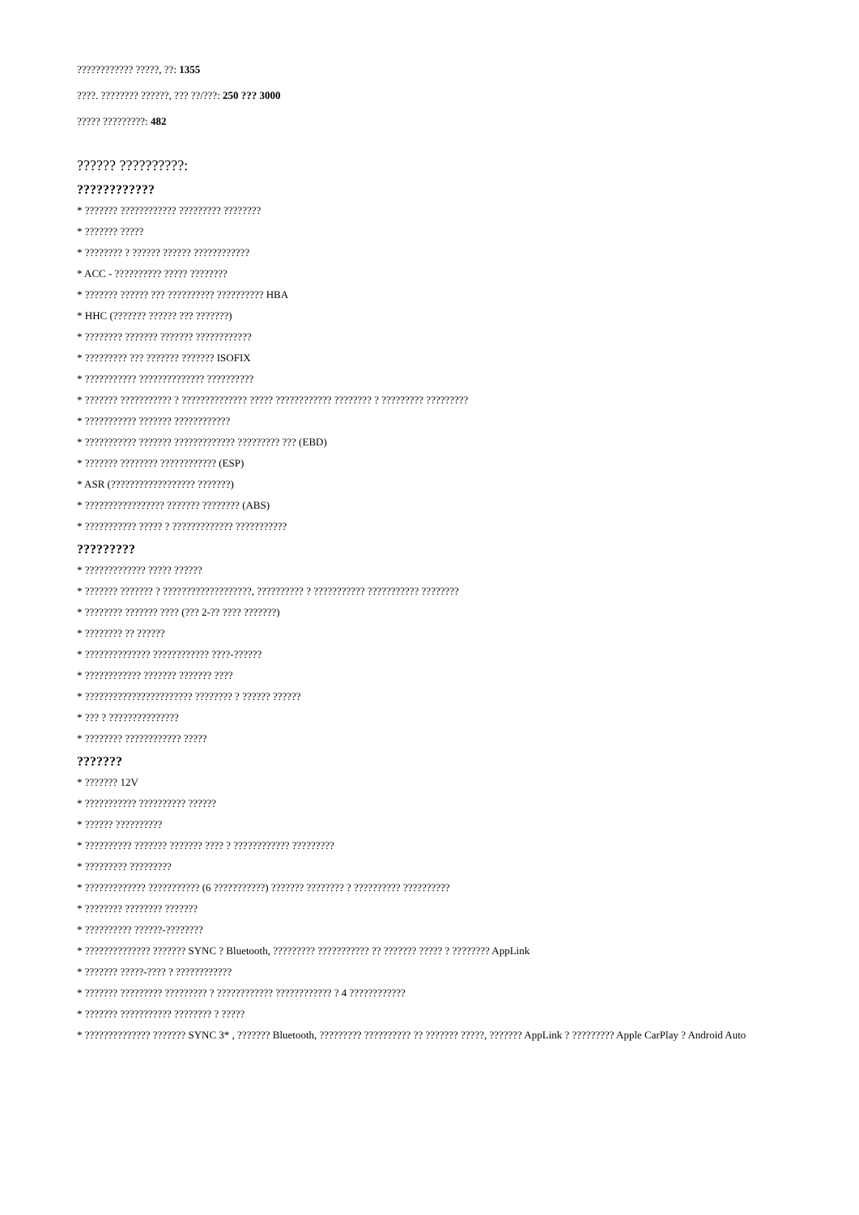???????????? ?????, ??: 1355
????. ???????? ??????, ??? ??/???: 250 ??? 3000
????? ?????????: 482
?????? ??????????:
????????????
* ??????? ???????????? ????????? ????????
* ??????? ?????
* ???????? ? ?????? ?????? ????????????
* ACC - ?????????? ????? ????????
* ??????? ?????? ??? ?????????? ?????????? HBA
* HHC (??????? ?????? ??? ???????)
* ???????? ??????? ??????? ????????????
* ????????? ??? ??????? ??????? ISOFIX
* ??????????? ?????????????? ??????????
* ??????? ??????????? ? ?????????????? ????? ???????????? ???????? ? ????????? ?????????
* ??????????? ??????? ????????????
* ??????????? ??????? ????????????? ????????? ??? (EBD)
* ??????? ???????? ???????????? (ESP)
* ASR (?????????????????? ???????)
* ????????????????? ??????? ???????? (ABS)
* ??????????? ????? ? ????????????? ???????????
?????????
* ????????????? ????? ??????
* ??????? ??????? ? ???????????????????, ?????????? ? ??????????? ??????????? ????????
* ???????? ??????? ???? (??? 2-?? ???? ???????)
* ???????? ?? ??????
* ?????????????? ???????????? ????-??????
* ???????????? ??????? ??????? ????
* ??????????????????????? ???????? ? ?????? ??????
* ??? ? ???????????????
* ???????? ???????????? ?????
???????
* ??????? 12V
* ??????????? ?????????? ??????
* ?????? ??????????
* ?????????? ??????? ??????? ???? ? ???????????? ?????????
* ????????? ?????????
* ????????????? ??????????? (6 ???????????) ??????? ???????? ? ?????????? ??????????
* ???????? ???????? ???????
* ?????????? ??????-????????
* ?????????????? ??????? SYNC ? Bluetooth, ????????? ??????????? ?? ??????? ????? ? ???????? AppLink
* ??????? ?????-???? ? ????????????
* ??????? ????????? ????????? ? ???????????? ???????????? ? 4 ????????????
* ??????? ??????????? ???????? ? ?????
* ?????????????? ??????? SYNC 3* , ??????? Bluetooth, ????????? ?????????? ?? ??????? ?????, ??????? AppLink ? ????????? Apple CarPlay ? Android Auto